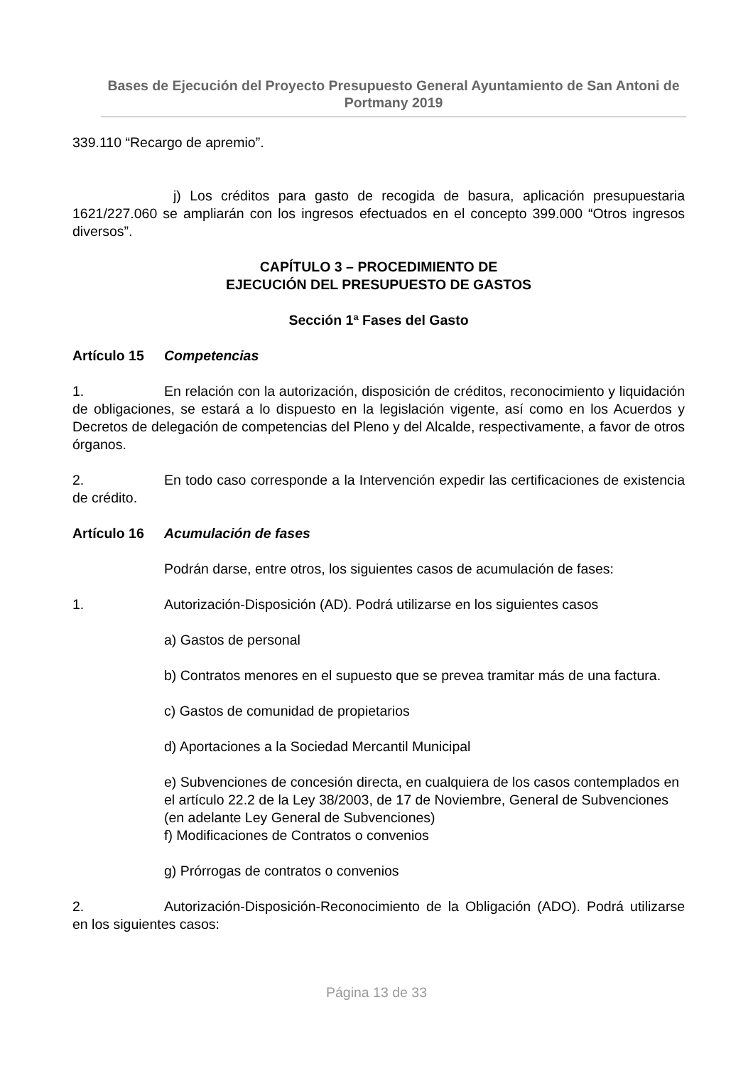Bases de Ejecución del Proyecto Presupuesto General Ayuntamiento de San Antoni de Portmany 2019
339.110 “Recargo de apremio”.
j) Los créditos para gasto de recogida de basura, aplicación presupuestaria 1621/227.060 se ampliarán con los ingresos efectuados en el concepto 399.000 “Otros ingresos diversos”.
CAPÍTULO 3 – PROCEDIMIENTO DE
EJECUCIÓN DEL PRESUPUESTO DE GASTOS
Sección 1ª Fases del Gasto
Artículo 15 Competencias
1. En relación con la autorización, disposición de créditos, reconocimiento y liquidación de obligaciones, se estará a lo dispuesto en la legislación vigente, así como en los Acuerdos y Decretos de delegación de competencias del Pleno y del Alcalde, respectivamente, a favor de otros órganos.
2. En todo caso corresponde a la Intervención expedir las certificaciones de existencia de crédito.
Artículo 16 Acumulación de fases
Podrán darse, entre otros, los siguientes casos de acumulación de fases:
1. Autorización-Disposición (AD). Podrá utilizarse en los siguientes casos
a) Gastos de personal
b) Contratos menores en el supuesto que se prevea tramitar más de una factura.
c) Gastos de comunidad de propietarios
d) Aportaciones a la Sociedad Mercantil Municipal
e) Subvenciones de concesión directa, en cualquiera de los casos contemplados en el artículo 22.2 de la Ley 38/2003, de 17 de Noviembre, General de Subvenciones (en adelante Ley General de Subvenciones)
f) Modificaciones de Contratos o convenios
g) Prórrogas de contratos o convenios
2. Autorización-Disposición-Reconocimiento de la Obligación (ADO). Podrá utilizarse en los siguientes casos:
Página 13 de 33